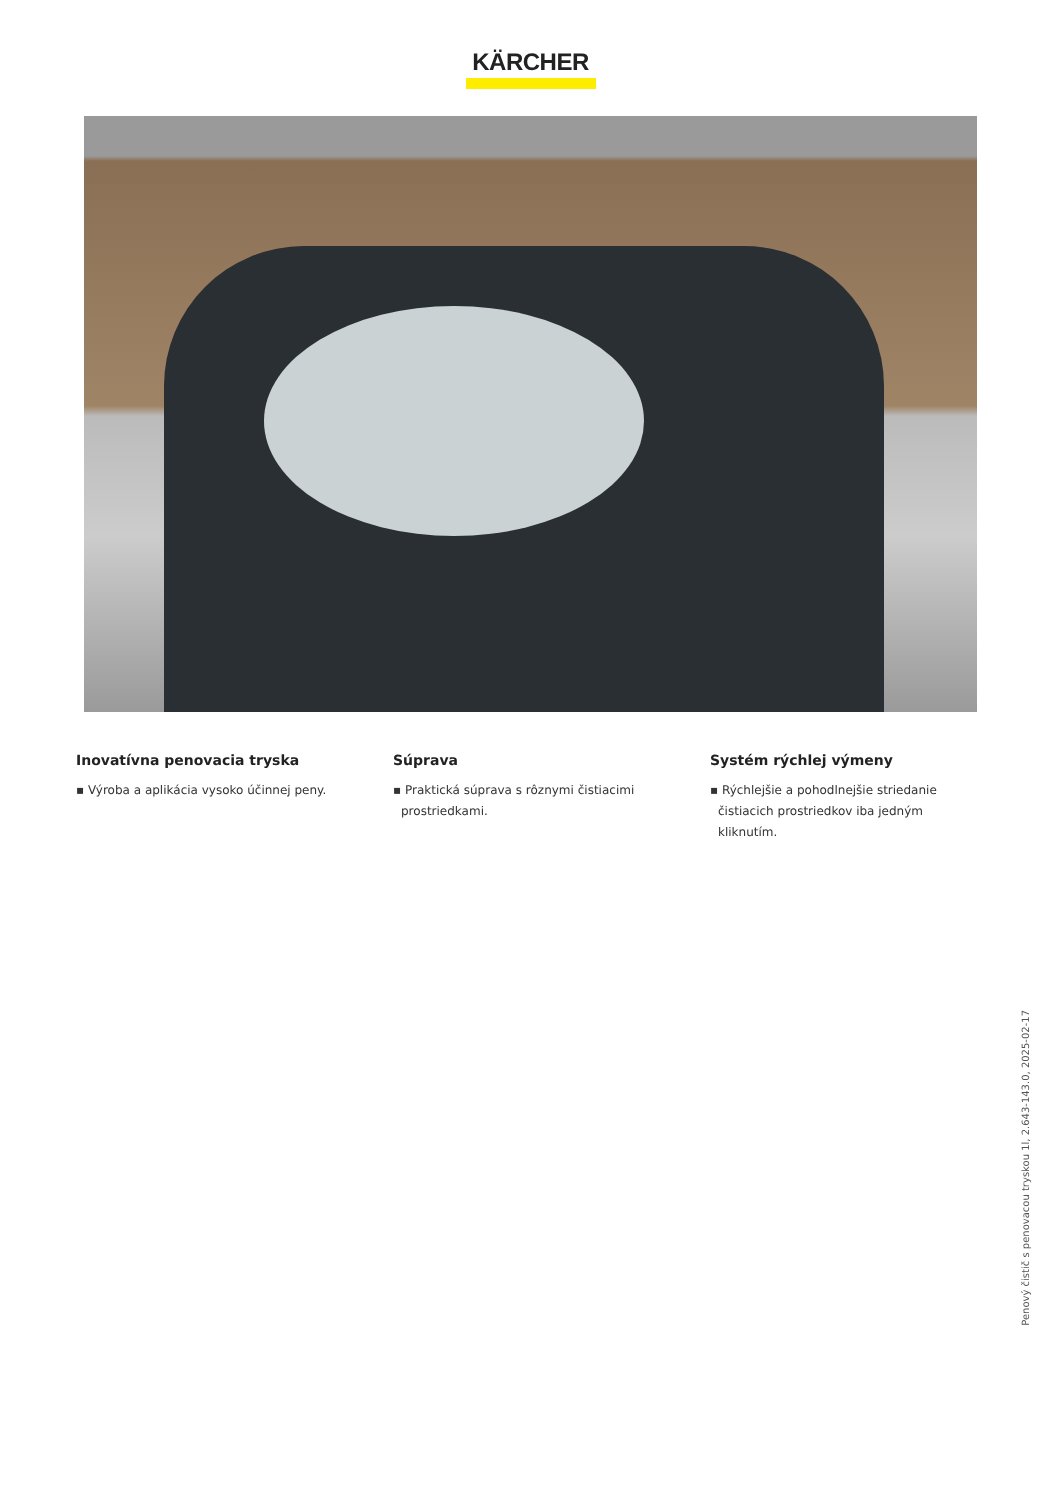KÄRCHER
Inovatívna penovacia tryska
▪ Výroba a aplikácia vysoko účinnej peny.
Súprava
▪ Praktická súprava s rôznymi čistiacimi prostriedkami.
Systém rýchlej výmeny
▪ Rýchlejšie a pohodlnejšie striedanie čistiacich prostriedkov iba jedným kliknutím.
Penový čistič s penovacou tryskou 1l, 2.643-143.0, 2025-02-17